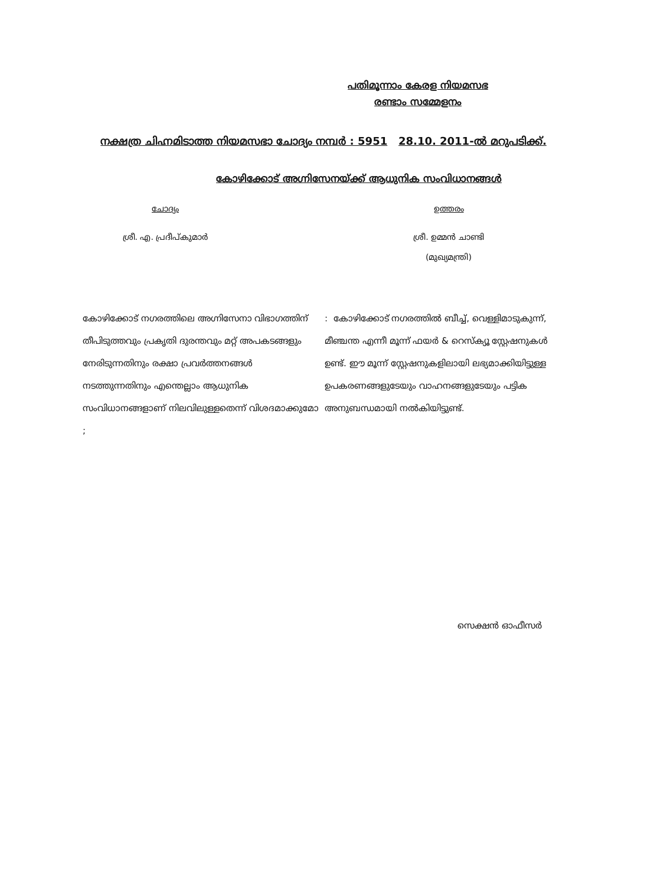പതിമൂന്നാം കേരള നിയമസഭ
രണ്ടാം സമ്മേളനം
നക്ഷത്ര ചിഹ്നമിടാത്ത നിയമസഭാ ചോദ്യം നമ്പർ : 5951 28.10. 2011-ൽ മറുപടിക്ക്.
കോഴിക്കോട് അഗ്നിസേനയ്ക്ക് ആധുനിക സംവിധാനങ്ങൾ
ചോദ്യം ഉത്തരം
ശ്രീ. എ. പ്രദീപ്കുമാർ ശ്രീ. ഉമ്മൻ ചാണ്ടി
(മുഖ്യമന്ത്രി)
കോഴിക്കോട് നഗരത്തിലെ അഗ്നിസേനാ വിഭാഗത്തിന് തീപിടുത്തവും പ്രകൃതി ദുരന്തവും മറ്റ് അപകടങ്ങളും നേരിടുന്നതിനും രക്ഷാ പ്രവർത്തനങ്ങൾ നടത്തുന്നതിനും എന്തെല്ലാം ആധുനിക സംവിധാനങ്ങളാണ് നിലവിലുള്ളതെന്ന് വിശദമാക്കുമോ ;
: കോഴിക്കോട് നഗരത്തിൽ ബീച്ച്, വെള്ളിമാടുകുന്ന്, മീഞ്ചന്ത എന്നീ മൂന്ന് ഫയർ & റെസ്ക്യൂ സ്റ്റേഷനുകൾ ഉണ്ട്. ഈ മൂന്ന് സ്റ്റേഷനുകളിലായി ലഭ്യമാക്കിയിട്ടുള്ള ഉപകരണങ്ങളുടേയും വാഹനങ്ങളുടേയും പട്ടിക അനുബന്ധമായി നൽകിയിട്ടുണ്ട്.
സെക്ഷൻ ഓഫീസർ